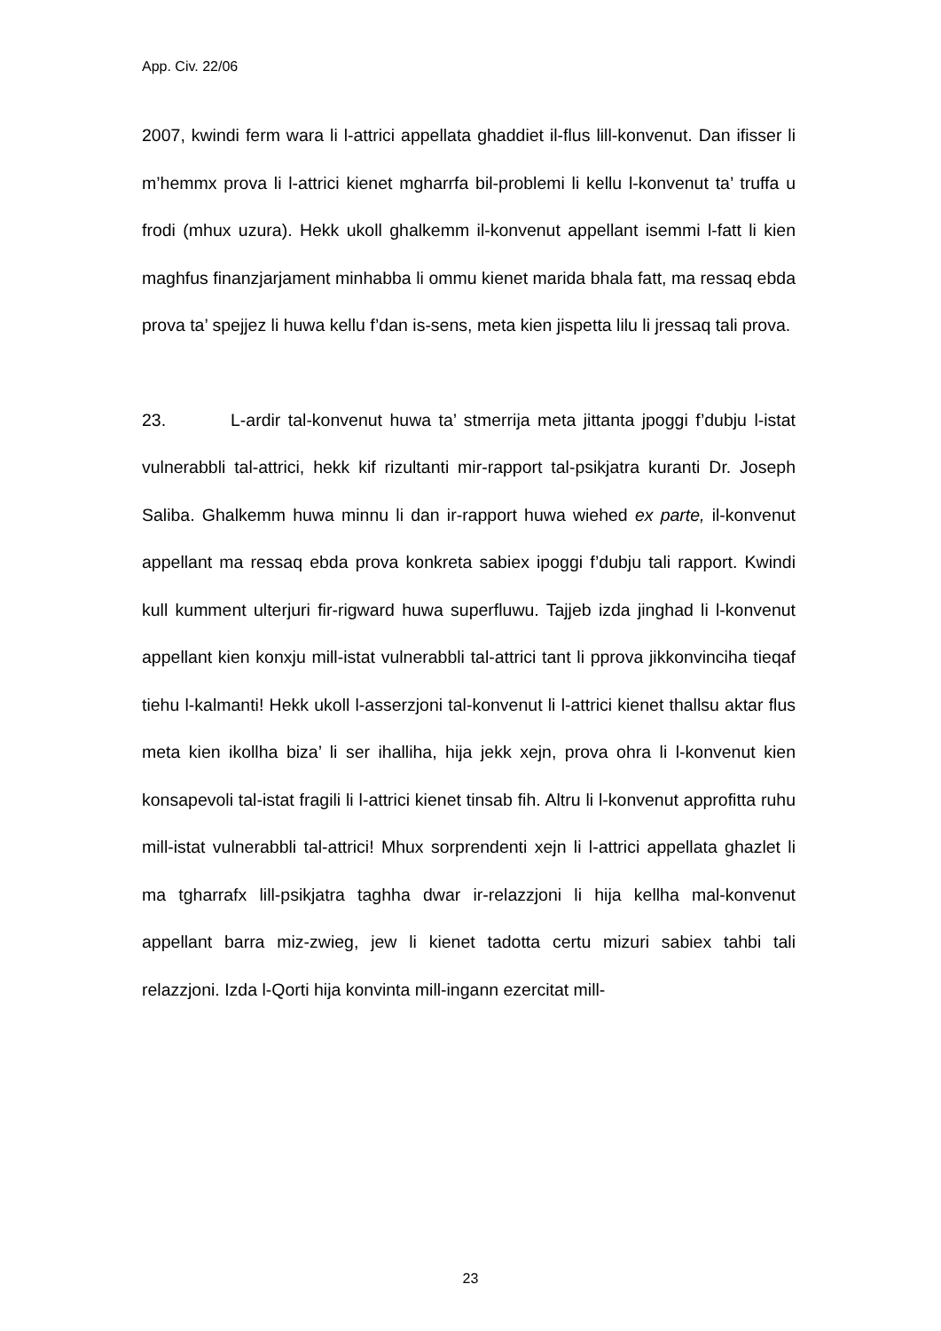App. Civ. 22/06
2007, kwindi ferm wara li l-attrici appellata ghaddiet il-flus lill-konvenut. Dan ifisser li m’hemmx prova li l-attrici kienet mgharrfa bil-problemi li kellu l-konvenut ta’ truffa u frodi (mhux uzura). Hekk ukoll ghalkemm il-konvenut appellant isemmi l-fatt li kien maghfus finanzjarjament minhabba li ommu kienet marida bhala fatt, ma ressaq ebda prova ta’ spejjez li huwa kellu f’dan is-sens, meta kien jispetta lilu li jressaq tali prova.
23. L-ardir tal-konvenut huwa ta’ stmerrija meta jittanta jpoggi f’dubju l-istat vulnerabbli tal-attrici, hekk kif rizultanti mir-rapport tal-psikjatra kuranti Dr. Joseph Saliba. Ghalkemm huwa minnu li dan ir-rapport huwa wiehed ex parte, il-konvenut appellant ma ressaq ebda prova konkreta sabiex ipoggi f’dubju tali rapport. Kwindi kull kumment ulterjuri fir-rigward huwa superfluwu. Tajjeb izda jinghad li l-konvenut appellant kien konxju mill-istat vulnerabbli tal-attrici tant li pprova jikkonvinciha tieqaf tiehu l-kalmanti! Hekk ukoll l-asserzjoni tal-konvenut li l-attrici kienet thallsu aktar flus meta kien ikollha biza’ li ser ihalliha, hija jekk xejn, prova ohra li l-konvenut kien konsapevoli tal-istat fragili li l-attrici kienet tinsab fih. Altru li l-konvenut approfitta ruhu mill-istat vulnerabbli tal-attrici! Mhux sorprendenti xejn li l-attrici appellata ghazlet li ma tgharrafx lill-psikjatra taghha dwar ir-relazzjoni li hija kellha mal-konvenut appellant barra miz-zwieg, jew li kienet tadotta certu mizuri sabiex tahbi tali relazzjoni. Izda l-Qorti hija konvinta mill-ingann ezercitat mill-
23